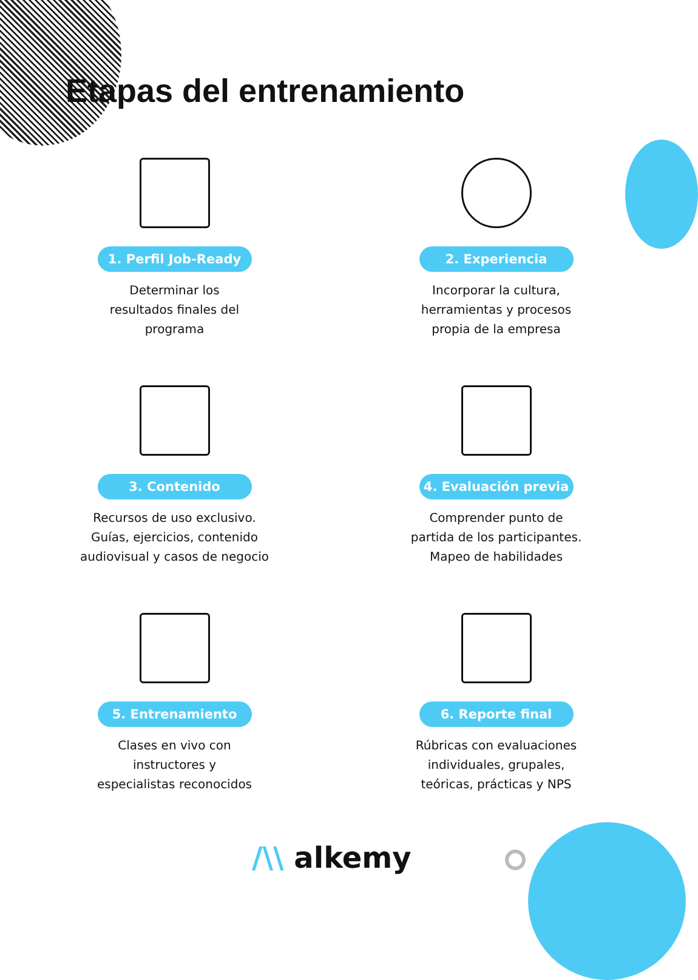Etapas del entrenamiento
1. Perfil Job-Ready
Determinar los
resultados finales del
programa
2. Experiencia
Incorporar la cultura,
herramientas y procesos
propia de la empresa
3. Contenido
Recursos de uso exclusivo.
Guías, ejercicios, contenido
audiovisual y casos de negocio
4. Evaluación previa
Comprender punto de
partida de los participantes.
Mapeo de habilidades
5. Entrenamiento
Clases en vivo con
instructores y
especialistas reconocidos
6. Reporte final
Rúbricas con evaluaciones
individuales, grupales,
teóricas, prácticas y NPS
/\\ alkemy